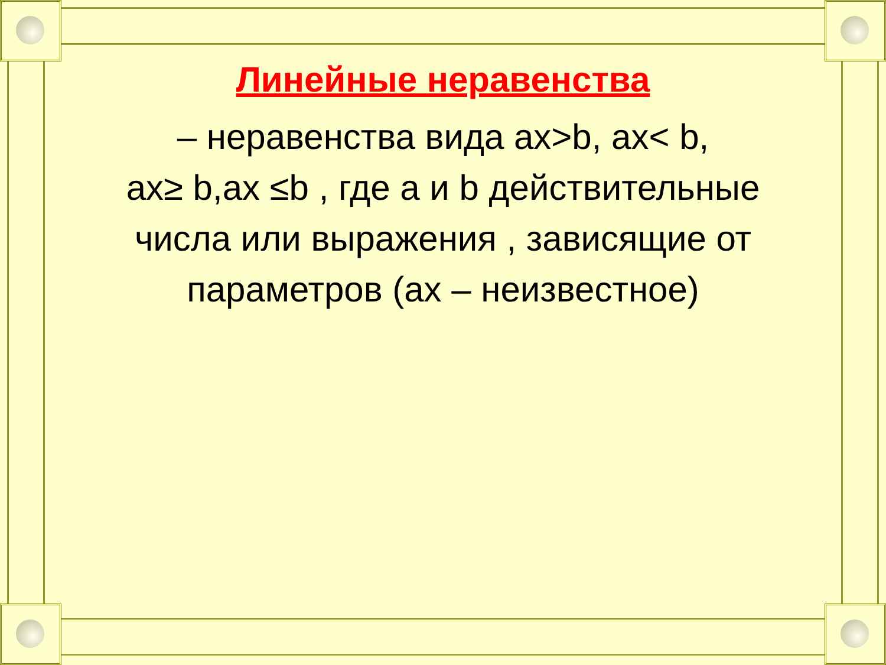Линейные неравенства
– неравенства вида ах>b, ах< b,
ах≥ b,ах ≤b , где а и b действительные числа или выражения , зависящие от параметров (ах – неизвестное)